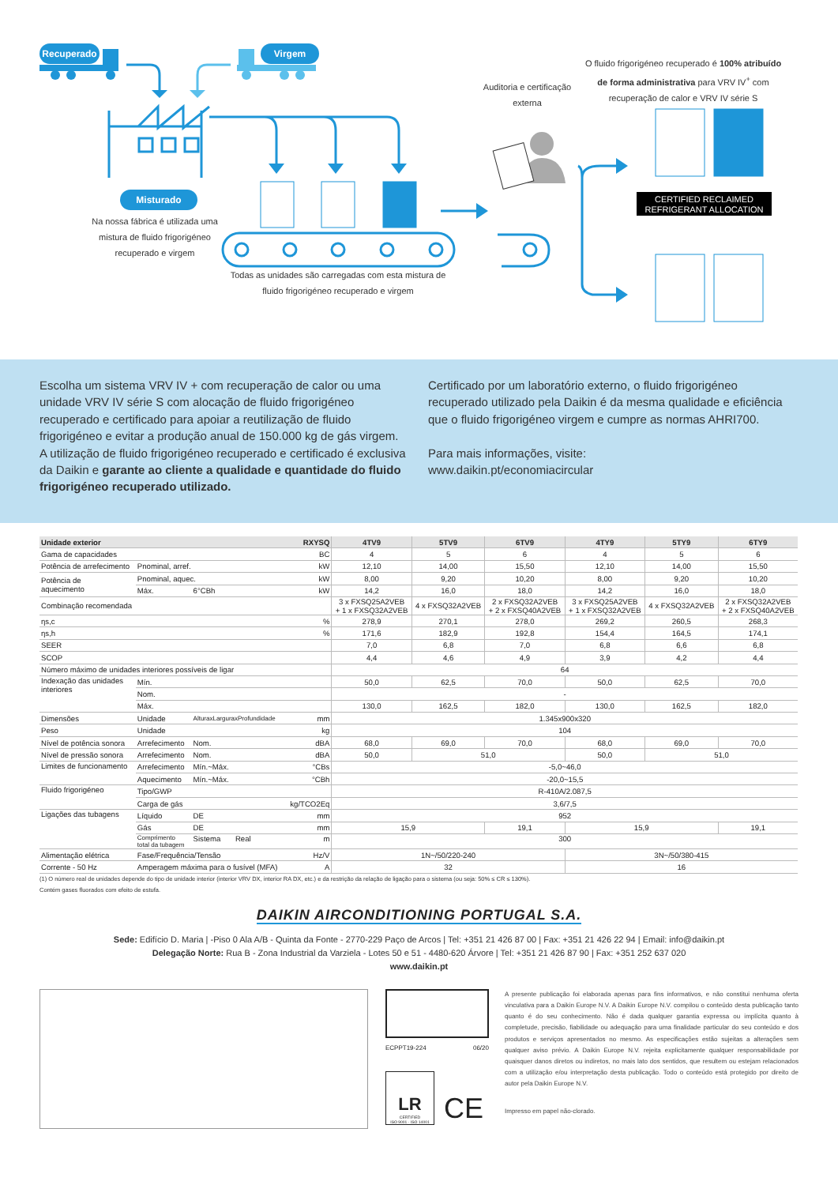Recuperado Virgem
Misturado
Na nossa fábrica é utilizada uma mistura de fluido frigorigéneo recuperado e virgem
Todas as unidades são carregadas com esta mistura de fluido frigorigéneo recuperado e virgem
Auditoria e certificação externa
O fluido frigorigéneo recuperado é 100% atribuído de forma administrativa para VRV IV<sup>+</sup> com recuperação de calor e VRV IV série S
CERTIFIED RECLAIMED REFRIGERANT ALLOCATION
Escolha um sistema VRV IV + com recuperação de calor ou uma unidade VRV IV série S com alocação de fluido frigorigéneo recuperado e certificado para apoiar a reutilização de fluido frigorigéneo e evitar a produção anual de 150.000 kg de gás virgem.
A utilização de fluido frigorigéneo recuperado e certificado é exclusiva da Daikin e garante ao cliente a qualidade e quantidade do fluido frigorigéneo recuperado utilizado.
Certificado por um laboratório externo, o fluido frigorigéneo recuperado utilizado pela Daikin é da mesma qualidade e eficiência que o fluido frigorigéneo virgem e cumpre as normas AHRI700.
Para mais informações, visite:
www.daikin.pt/economiacircular
| Unidade exterior | | | RXYSQ | 4TV9 | 5TV9 | 6TV9 | 4TY9 | 5TY9 | 6TY9 |
| --- | --- | --- | --- | --- | --- | --- | --- | --- | --- |
| Gama de capacidades | | | BC | 4 | 5 | 6 | 4 | 5 | 6 |
| Potência de arrefecimento | Pnominal, arref. | | kW | 12,10 | 14,00 | 15,50 | 12,10 | 14,00 | 15,50 |
| Potência de aquecimento | Pnominal, aquec. | | kW | 8,00 | 9,20 | 10,20 | 8,00 | 9,20 | 10,20 |
| | Máx. | 6°CBh | kW | 14,2 | 16,0 | 18,0 | 14,2 | 16,0 | 18,0 |
| Combinação recomendada | | | | 3 x FXSQ25A2VEB + 1 x FXSQ32A2VEB | 4 x FXSQ32A2VEB | 2 x FXSQ32A2VEB + 2 x FXSQ40A2VEB | 3 x FXSQ25A2VEB + 1 x FXSQ32A2VEB | 4 x FXSQ32A2VEB | 2 x FXSQ32A2VEB + 2 x FXSQ40A2VEB |
| ηs,c | | | % | 278,9 | 270,1 | 278,0 | 269,2 | 260,5 | 268,3 |
| ηs,h | | | % | 171,6 | 182,9 | 192,8 | 154,4 | 164,5 | 174,1 |
| SEER | | | | 7,0 | 6,8 | 7,0 | 6,8 | 6,6 | 6,8 |
| SCOP | | | | 4,4 | 4,6 | 4,9 | 3,9 | 4,2 | 4,4 |
| Número máximo de unidades interiores possíveis de ligar | | | | 64 | | | | | |
| Indexação das unidades interiores | Mín. | | | 50,0 | 62,5 | 70,0 | 50,0 | 62,5 | 70,0 |
| | Nom. | | | - | | | | | |
| | Máx. | | | 130,0 | 162,5 | 182,0 | 130,0 | 162,5 | 182,0 |
| Dimensões | Unidade | AlturaxLarguraxProfundidade | mm | 1.345x900x320 | | | | | |
| Peso | Unidade | | kg | 104 | | | | | |
| Nível de potência sonora | Arrefecimento | Nom. | dBA | 68,0 | 69,0 | 70,0 | 68,0 | 69,0 | 70,0 |
| Nível de pressão sonora | Arrefecimento | Nom. | dBA | 50,0 | 51,0 | | 50,0 | 51,0 | |
| Limites de funcionamento | Arrefecimento | Mín.~Máx. | °CBs | -5,0~46,0 | | | | | |
| | Aquecimento | Mín.~Máx. | °CBh | -20,0~15,5 | | | | | |
| Fluido frigorigéneo | Tipo/GWP | | | R-410A/2.087,5 | | | | | |
| | Carga de gás | | kg/TCO2Eq | 3,6/7,5 | | | | | |
| Ligações das tubagens | Líquido | DE | mm | 952 | | | | | |
| | Gás | DE | mm | 15,9 | | 19,1 | 15,9 | | 19,1 |
| | Comprimento total da tubagem | Sistema Real | m | 300 | | | | | |
| Alimentação elétrica | Fase/Frequência/Tensão | | Hz/V | 1N~/50/220-240 | | | 3N~/50/380-415 | | |
| Corrente - 50 Hz | Amperagem máxima para o fusível (MFA) | | A | 32 | | | 16 | | |
(1) O número real de unidades depende do tipo de unidade interior (interior VRV DX, interior RA DX, etc.) e da restrição da relação de ligação para o sistema (ou seja: 50% ≤ CR ≤ 130%).
Contém gases fluorados com efeito de estufa.
DAIKIN AIRCONDITIONING PORTUGAL S.A.
Sede: Edifício D. Maria | -Piso 0 Ala A/B - Quinta da Fonte - 2770-229 Paço de Arcos | Tel: +351 21 426 87 00 | Fax: +351 21 426 22 94 | Email: info@daikin.pt
Delegação Norte: Rua B - Zona Industrial da Varziela - Lotes 50 e 51 - 4480-620 Árvore | Tel: +351 21 426 87 90 | Fax: +351 252 637 020
www.daikin.pt
ECPPT19-224 06/20
LR
CERTIFIED
ISO 9001 · ISO 14001
CE
A presente publicação foi elaborada apenas para fins informativos, e não constitui nenhuma oferta vinculativa para a Daikin Europe N.V. A Daikin Europe N.V. compilou o conteúdo desta publicação tanto quanto é do seu conhecimento. Não é dada qualquer garantia expressa ou implícita quanto à completude, precisão, fiabilidade ou adequação para uma finalidade particular do seu conteúdo e dos produtos e serviços apresentados no mesmo. As especificações estão sujeitas a alterações sem qualquer aviso prévio. A Daikin Europe N.V. rejeita explicitamente qualquer responsabilidade por quaisquer danos diretos ou indiretos, no mais lato dos sentidos, que resultem ou estejam relacionados com a utilização e/ou interpretação desta publicação. Todo o conteúdo está protegido por direito de autor pela Daikin Europe N.V.
Impresso em papel não-clorado.